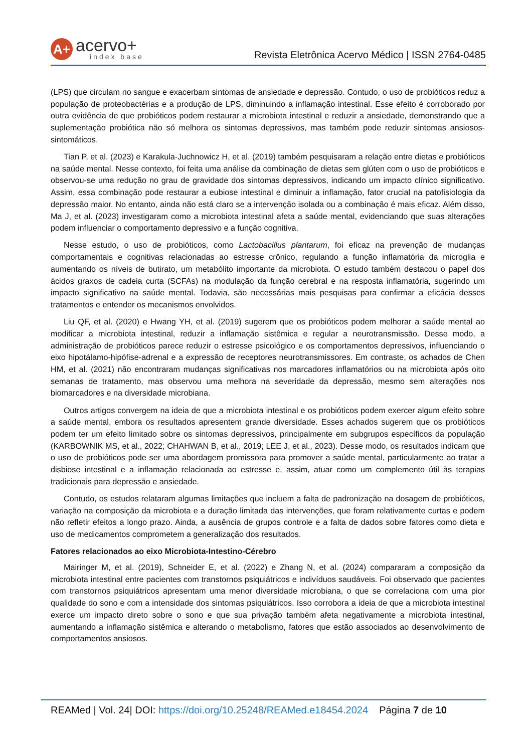A+
acervo+
index base
Revista Eletrônica Acervo Médico | ISSN 2764-0485
(LPS) que circulam no sangue e exacerbam sintomas de ansiedade e depressão. Contudo, o uso de probióticos reduz a população de proteobactérias e a produção de LPS, diminuindo a inflamação intestinal. Esse efeito é corroborado por outra evidência de que probióticos podem restaurar a microbiota intestinal e reduzir a ansiedade, demonstrando que a suplementação probiótica não só melhora os sintomas depressivos, mas também pode reduzir sintomas ansiosos-sintomáticos.
Tian P, et al. (2023) e Karakula-Juchnowicz H, et al. (2019) também pesquisaram a relação entre dietas e probióticos na saúde mental. Nesse contexto, foi feita uma análise da combinação de dietas sem glúten com o uso de probióticos e observou-se uma redução no grau de gravidade dos sintomas depressivos, indicando um impacto clínico significativo. Assim, essa combinação pode restaurar a eubiose intestinal e diminuir a inflamação, fator crucial na patofisiologia da depressão maior. No entanto, ainda não está claro se a intervenção isolada ou a combinação é mais eficaz. Além disso, Ma J, et al. (2023) investigaram como a microbiota intestinal afeta a saúde mental, evidenciando que suas alterações podem influenciar o comportamento depressivo e a função cognitiva.
Nesse estudo, o uso de probióticos, como Lactobacillus plantarum, foi eficaz na prevenção de mudanças comportamentais e cognitivas relacionadas ao estresse crônico, regulando a função inflamatória da microglia e aumentando os níveis de butirato, um metabólito importante da microbiota. O estudo também destacou o papel dos ácidos graxos de cadeia curta (SCFAs) na modulação da função cerebral e na resposta inflamatória, sugerindo um impacto significativo na saúde mental. Todavia, são necessárias mais pesquisas para confirmar a eficácia desses tratamentos e entender os mecanismos envolvidos.
Liu QF, et al. (2020) e Hwang YH, et al. (2019) sugerem que os probióticos podem melhorar a saúde mental ao modificar a microbiota intestinal, reduzir a inflamação sistêmica e regular a neurotransmissão. Desse modo, a administração de probióticos parece reduzir o estresse psicológico e os comportamentos depressivos, influenciando o eixo hipotálamo-hipófise-adrenal e a expressão de receptores neurotransmissores. Em contraste, os achados de Chen HM, et al. (2021) não encontraram mudanças significativas nos marcadores inflamatórios ou na microbiota após oito semanas de tratamento, mas observou uma melhora na severidade da depressão, mesmo sem alterações nos biomarcadores e na diversidade microbiana.
Outros artigos convergem na ideia de que a microbiota intestinal e os probióticos podem exercer algum efeito sobre a saúde mental, embora os resultados apresentem grande diversidade. Esses achados sugerem que os probióticos podem ter um efeito limitado sobre os sintomas depressivos, principalmente em subgrupos específicos da população (KARBOWNIK MS, et al., 2022; CHAHWAN B, et al., 2019; LEE J, et al., 2023). Desse modo, os resultados indicam que o uso de probióticos pode ser uma abordagem promissora para promover a saúde mental, particularmente ao tratar a disbiose intestinal e a inflamação relacionada ao estresse e, assim, atuar como um complemento útil às terapias tradicionais para depressão e ansiedade.
Contudo, os estudos relataram algumas limitações que incluem a falta de padronização na dosagem de probióticos, variação na composição da microbiota e a duração limitada das intervenções, que foram relativamente curtas e podem não refletir efeitos a longo prazo. Ainda, a ausência de grupos controle e a falta de dados sobre fatores como dieta e uso de medicamentos comprometem a generalização dos resultados.
Fatores relacionados ao eixo Microbiota-Intestino-Cérebro
Mairinger M, et al. (2019), Schneider E, et al. (2022) e Zhang N, et al. (2024) compararam a composição da microbiota intestinal entre pacientes com transtornos psiquiátricos e indivíduos saudáveis. Foi observado que pacientes com transtornos psiquiátricos apresentam uma menor diversidade microbiana, o que se correlaciona com uma pior qualidade do sono e com a intensidade dos sintomas psiquiátricos. Isso corrobora a ideia de que a microbiota intestinal exerce um impacto direto sobre o sono e que sua privação também afeta negativamente a microbiota intestinal, aumentando a inflamação sistêmica e alterando o metabolismo, fatores que estão associados ao desenvolvimento de comportamentos ansiosos.
REAMed | Vol. 24| DOI: https://doi.org/10.25248/REAMed.e18454.2024 Página 7 de 10